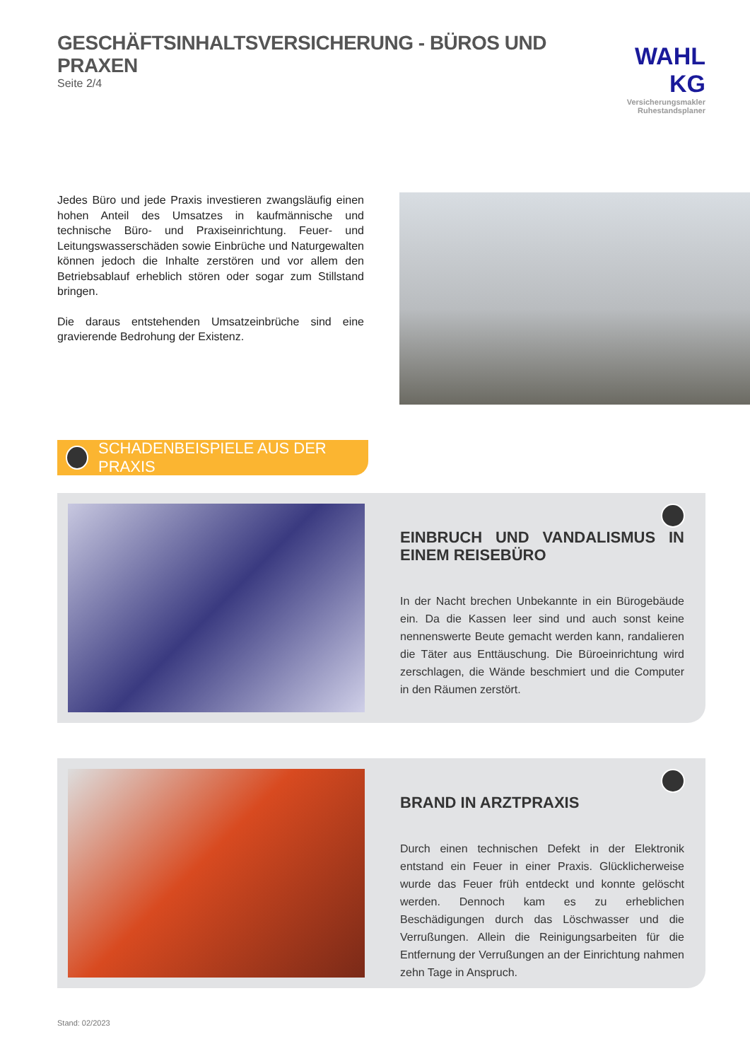GESCHÄFTSINHALTSVERSICHERUNG - BÜROS UND PRAXEN
Seite 2/4
WAHL KG
Versicherungsmakler
Ruhestandsplaner
Jedes Büro und jede Praxis investieren zwangsläufig einen hohen Anteil des Umsatzes in kaufmännische und technische Büro- und Praxiseinrichtung. Feuer- und Leitungswasserschäden sowie Einbrüche und Naturgewalten können jedoch die Inhalte zerstören und vor allem den Betriebsablauf erheblich stören oder sogar zum Stillstand bringen.
Die daraus entstehenden Umsatzeinbrüche sind eine gravierende Bedrohung der Existenz.
SCHADENBEISPIELE AUS DER PRAXIS
EINBRUCH UND VANDALISMUS IN EINEM REISEBÜRO
In der Nacht brechen Unbekannte in ein Bürogebäude ein. Da die Kassen leer sind und auch sonst keine nennenswerte Beute gemacht werden kann, randalieren die Täter aus Enttäuschung. Die Büroeinrichtung wird zerschlagen, die Wände beschmiert und die Computer in den Räumen zerstört.
BRAND IN ARZTPRAXIS
Durch einen technischen Defekt in der Elektronik entstand ein Feuer in einer Praxis. Glücklicherweise wurde das Feuer früh entdeckt und konnte gelöscht werden. Dennoch kam es zu erheblichen Beschädigungen durch das Löschwasser und die Verrußungen. Allein die Reinigungsarbeiten für die Entfernung der Verrußungen an der Einrichtung nahmen zehn Tage in Anspruch.
Stand: 02/2023